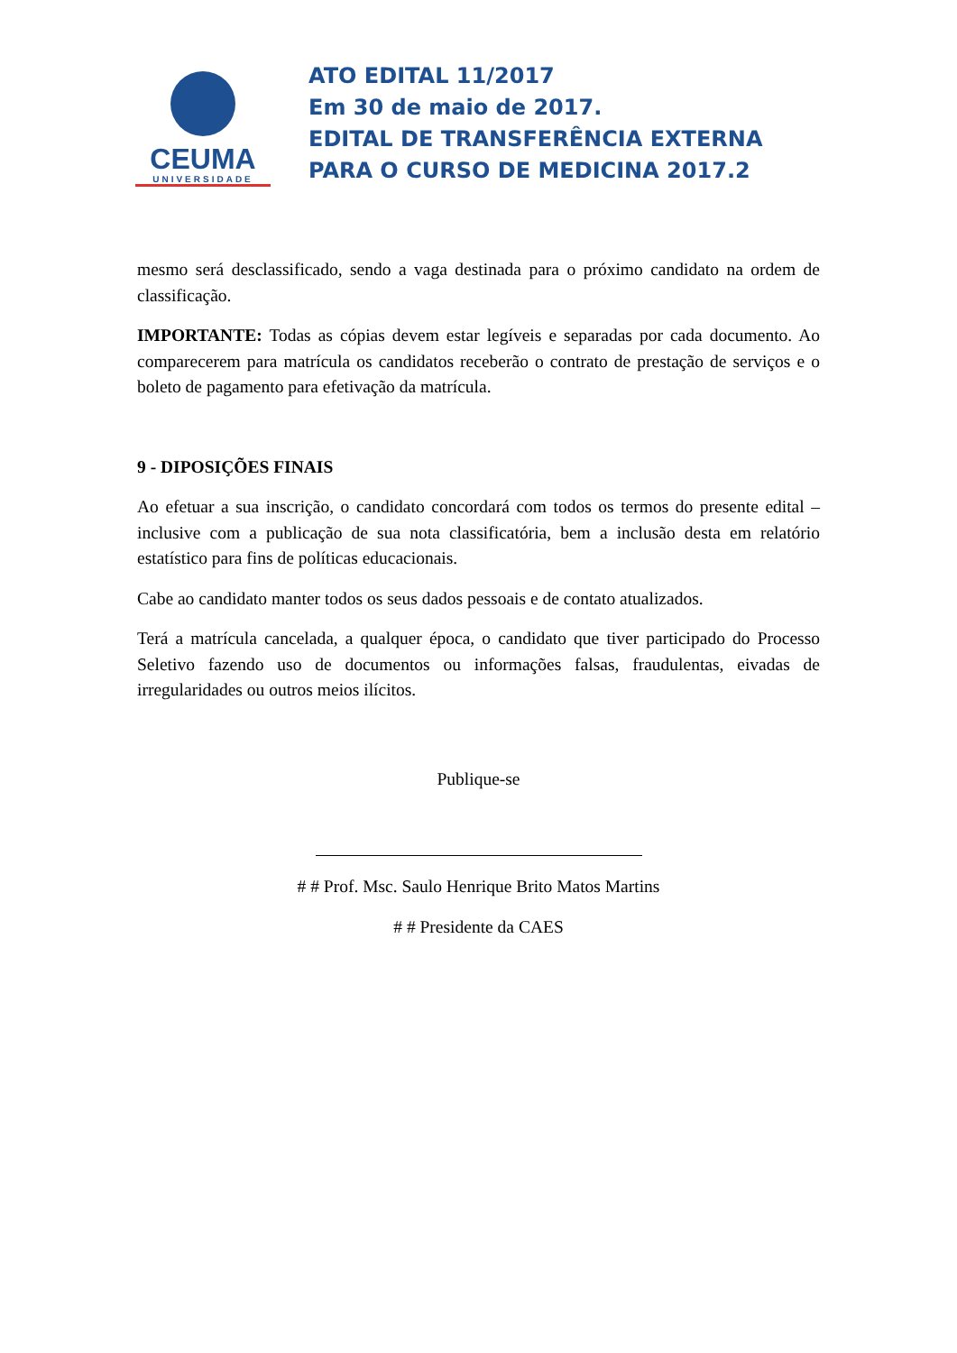CEUMA
UNIVERSIDADE
ATO EDITAL 11/2017
Em 30 de maio de 2017.
EDITAL DE TRANSFERÊNCIA EXTERNA
PARA O CURSO DE MEDICINA 2017.2
mesmo será desclassificado, sendo a vaga destinada para o próximo candidato na ordem de classificação.
IMPORTANTE: Todas as cópias devem estar legíveis e separadas por cada documento. Ao comparecerem para matrícula os candidatos receberão o contrato de prestação de serviços e o boleto de pagamento para efetivação da matrícula.
9 - DIPOSIÇÕES FINAIS
Ao efetuar a sua inscrição, o candidato concordará com todos os termos do presente edital – inclusive com a publicação de sua nota classificatória, bem a inclusão desta em relatório estatístico para fins de políticas educacionais.
Cabe ao candidato manter todos os seus dados pessoais e de contato atualizados.
Terá a matrícula cancelada, a qualquer época, o candidato que tiver participado do Processo Seletivo fazendo uso de documentos ou informações falsas, fraudulentas, eivadas de irregularidades ou outros meios ilícitos.
Publique-se
# # Prof. Msc. Saulo Henrique Brito Matos Martins
# # Presidente da CAES